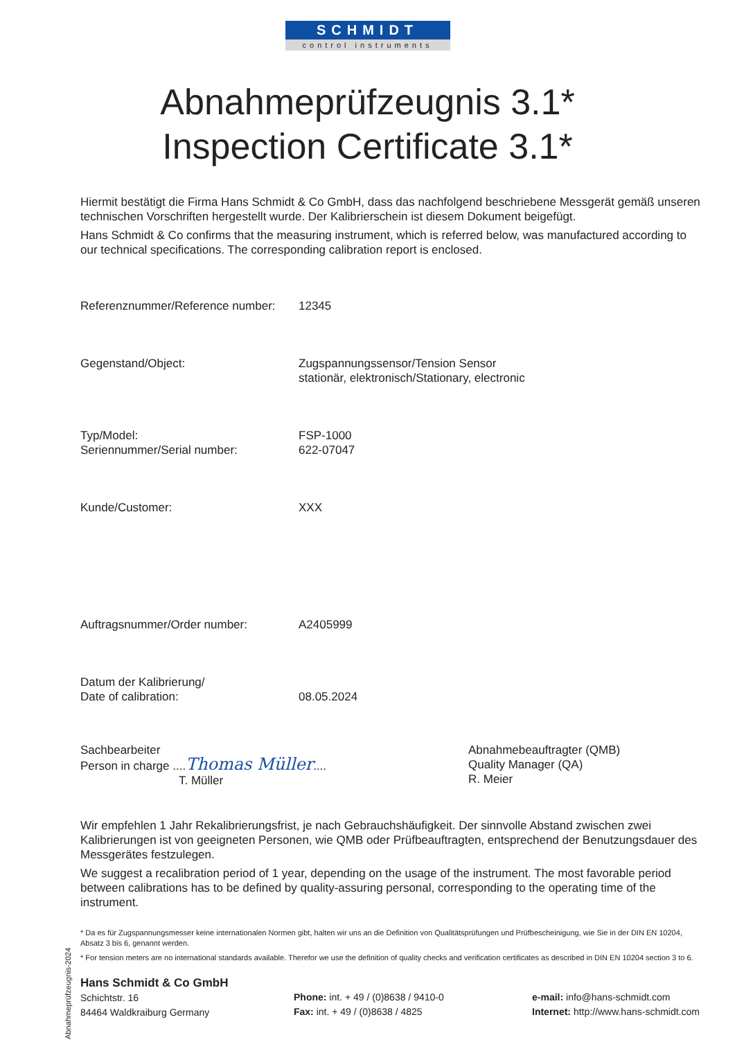SCHMIDT
control instruments
Abnahmeprüfzeugnis 3.1*
Inspection Certificate 3.1*
Hiermit bestätigt die Firma Hans Schmidt & Co GmbH, dass das nachfolgend beschriebene Messgerät gemäß unseren technischen Vorschriften hergestellt wurde. Der Kalibrierschein ist diesem Dokument beigefügt.
Hans Schmidt & Co confirms that the measuring instrument, which is referred below, was manufactured according to our technical specifications. The corresponding calibration report is enclosed.
Referenznummer/Reference number:
12345
Gegenstand/Object: Zugspannungssensor/Tension Sensor
stationär, elektronisch/Stationary, electronic
Typ/Model:
Seriennummer/Serial number:
FSP-1000
622-07047
Kunde/Customer: XXX
Auftragsnummer/Order number: A2405999
Datum der Kalibrierung/
Date of calibration:
08.05.2024
Sachbearbeiter
Person in charge ....Thomas Müller....
T. Müller
Abnahmebeauftragter (QMB)
Quality Manager (QA)
R. Meier
Wir empfehlen 1 Jahr Rekalibrierungsfrist, je nach Gebrauchshäufigkeit. Der sinnvolle Abstand zwischen zwei Kalibrierungen ist von geeigneten Personen, wie QMB oder Prüfbeauftragten, entsprechend der Benutzungsdauer des Messgerätes festzulegen.
We suggest a recalibration period of 1 year, depending on the usage of the instrument. The most favorable period between calibrations has to be defined by quality-assuring personal, corresponding to the operating time of the instrument.
* Da es für Zugspannungsmesser keine internationalen Normen gibt, halten wir uns an die Definition von Qualitätsprüfungen und Prüfbescheinigung, wie Sie in der DIN EN 10204, Absatz 3 bis 6, genannt werden.
* For tension meters are no international standards available. Therefor we use the definition of quality checks and verification certificates as described in DIN EN 10204 section 3 to 6.
Hans Schmidt & Co GmbH
Schichtstr. 16
84464 Waldkraiburg Germany
Phone: int. + 49 / (0)8638 / 9410-0
Fax: int. + 49 / (0)8638 / 4825
e-mail: info@hans-schmidt.com
Internet: http://www.hans-schmidt.com
Abnahmeprüfzeugnis-2024